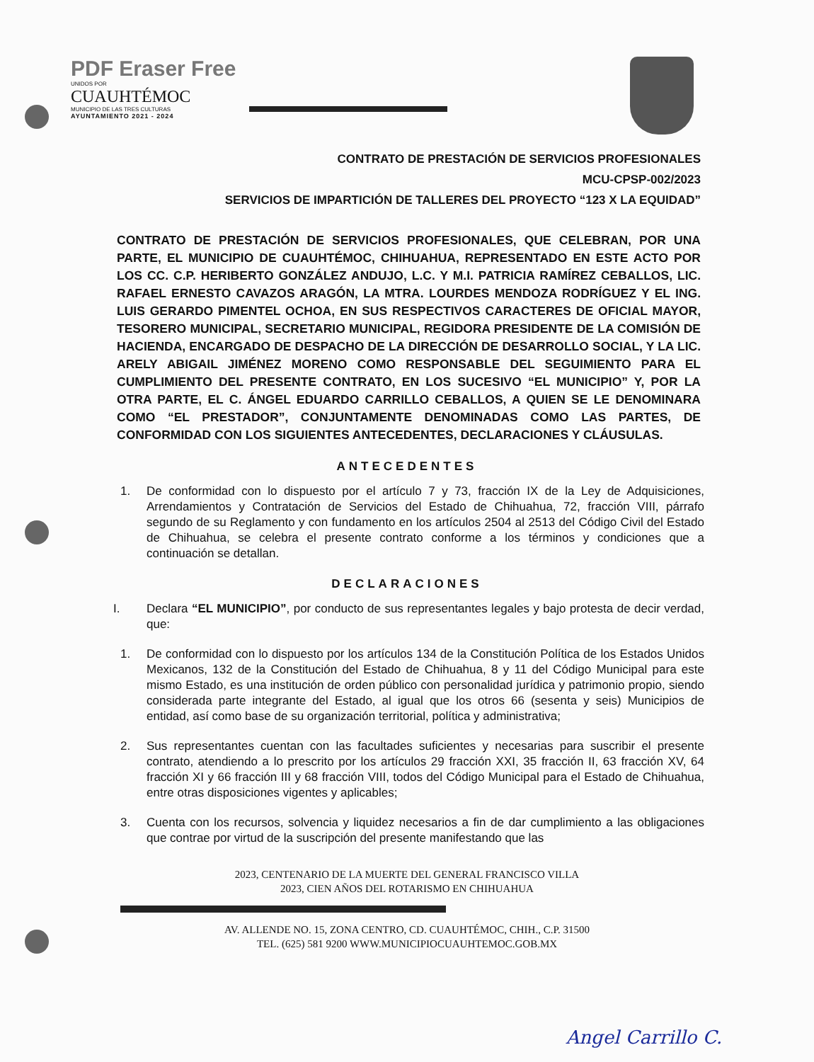PDF Eraser Free
UNIDOS POR
CUAUHTÉMOC
MUNICIPIO DE LAS TRES CULTURAS
AYUNTAMIENTO 2021 - 2024
CONTRATO DE PRESTACIÓN DE SERVICIOS PROFESIONALES
MCU-CPSP-002/2023
SERVICIOS DE IMPARTICIÓN DE TALLERES DEL PROYECTO “123 X LA EQUIDAD”
CONTRATO DE PRESTACIÓN DE SERVICIOS PROFESIONALES, QUE CELEBRAN, POR UNA PARTE, EL MUNICIPIO DE CUAUHTÉMOC, CHIHUAHUA, REPRESENTADO EN ESTE ACTO POR LOS CC. C.P. HERIBERTO GONZÁLEZ ANDUJO, L.C. Y M.I. PATRICIA RAMÍREZ CEBALLOS, LIC. RAFAEL ERNESTO CAVAZOS ARAGÓN, LA MTRA. LOURDES MENDOZA RODRÍGUEZ Y EL ING. LUIS GERARDO PIMENTEL OCHOA, EN SUS RESPECTIVOS CARACTERES DE OFICIAL MAYOR, TESORERO MUNICIPAL, SECRETARIO MUNICIPAL, REGIDORA PRESIDENTE DE LA COMISIÓN DE HACIENDA, ENCARGADO DE DESPACHO DE LA DIRECCIÓN DE DESARROLLO SOCIAL, Y LA LIC. ARELY ABIGAIL JIMÉNEZ MORENO COMO RESPONSABLE DEL SEGUIMIENTO PARA EL CUMPLIMIENTO DEL PRESENTE CONTRATO, EN LOS SUCESIVO “EL MUNICIPIO” Y, POR LA OTRA PARTE, EL C. ÁNGEL EDUARDO CARRILLO CEBALLOS, A QUIEN SE LE DENOMINARA COMO “EL PRESTADOR”, CONJUNTAMENTE DENOMINADAS COMO LAS PARTES, DE CONFORMIDAD CON LOS SIGUIENTES ANTECEDENTES, DECLARACIONES Y CLÁUSULAS.
ANTECEDENTES
1. De conformidad con lo dispuesto por el artículo 7 y 73, fracción IX de la Ley de Adquisiciones, Arrendamientos y Contratación de Servicios del Estado de Chihuahua, 72, fracción VIII, párrafo segundo de su Reglamento y con fundamento en los artículos 2504 al 2513 del Código Civil del Estado de Chihuahua, se celebra el presente contrato conforme a los términos y condiciones que a continuación se detallan.
DECLARACIONES
I. Declara “EL MUNICIPIO”, por conducto de sus representantes legales y bajo protesta de decir verdad, que:
1. De conformidad con lo dispuesto por los artículos 134 de la Constitución Política de los Estados Unidos Mexicanos, 132 de la Constitución del Estado de Chihuahua, 8 y 11 del Código Municipal para este mismo Estado, es una institución de orden público con personalidad jurídica y patrimonio propio, siendo considerada parte integrante del Estado, al igual que los otros 66 (sesenta y seis) Municipios de entidad, así como base de su organización territorial, política y administrativa;
2. Sus representantes cuentan con las facultades suficientes y necesarias para suscribir el presente contrato, atendiendo a lo prescrito por los artículos 29 fracción XXI, 35 fracción II, 63 fracción XV, 64 fracción XI y 66 fracción III y 68 fracción VIII, todos del Código Municipal para el Estado de Chihuahua, entre otras disposiciones vigentes y aplicables;
3. Cuenta con los recursos, solvencia y liquidez necesarios a fin de dar cumplimiento a las obligaciones que contrae por virtud de la suscripción del presente manifestando que las
2023, CENTENARIO DE LA MUERTE DEL GENERAL FRANCISCO VILLA
2023, CIEN AÑOS DEL ROTARISMO EN CHIHUAHUA
AV. ALLENDE NO. 15, ZONA CENTRO, CD. CUAUHTÉMOC, CHIH., C.P. 31500
TEL. (625) 581 9200 WWW.MUNICIPIOCUAUHTEMOC.GOB.MX
Angel Carrillo C.